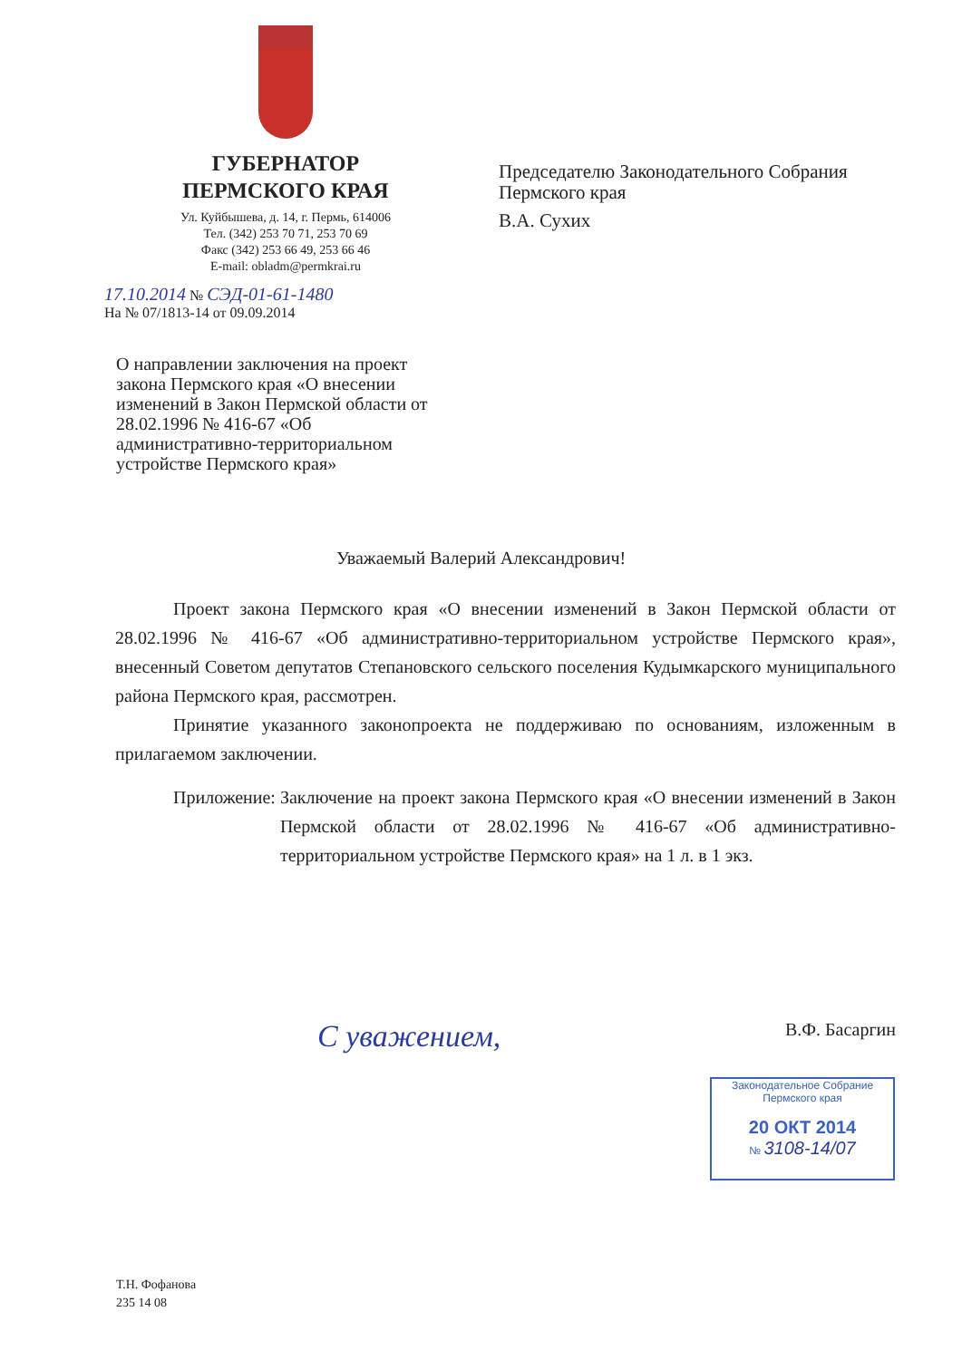ГУБЕРНАТОР
ПЕРМСКОГО КРАЯ
Ул. Куйбышева, д. 14, г. Пермь, 614006
Тел. (342) 253 70 71, 253 70 69
Факс (342) 253 66 49, 253 66 46
E-mail: obladm@permkrai.ru
Председателю Законодательного Собрания Пермского края
В.А. Сухих
17.10.2014 № СЭД-01-61-1480
На № 07/1813-14 от 09.09.2014
О направлении заключения на проект закона Пермского края «О внесении изменений в Закон Пермской области от 28.02.1996 № 416-67 «Об административно-территориальном устройстве Пермского края»
Уважаемый Валерий Александрович!
Проект закона Пермского края «О внесении изменений в Закон Пермской области от 28.02.1996 № 416-67 «Об административно-территориальном устройстве Пермского края», внесенный Советом депутатов Степановского сельского поселения Кудымкарского муниципального района Пермского края, рассмотрен.
Принятие указанного законопроекта не поддерживаю по основаниям, изложенным в прилагаемом заключении.
Приложение: Заключение на проект закона Пермского края «О внесении изменений в Закон Пермской области от 28.02.1996 № 416-67 «Об административно-территориальном устройстве Пермского края» на 1 л. в 1 экз.
С уважением, В.Ф. Басаргин
Законодательное Собрание
Пермского края
20 ОКТ 2014
№ 3108-14/07
Т.Н. Фофанова
235 14 08